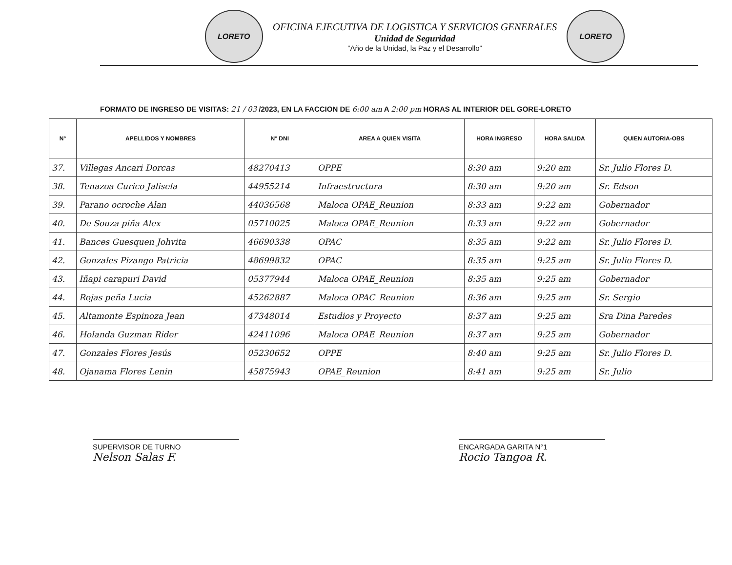LORETO
OFICINA EJECUTIVA DE LOGISTICA Y SERVICIOS GENERALES
Unidad de Seguridad
“Año de la Unidad, la Paz y el Desarrollo”
LORETO
FORMATO DE INGRESO DE VISITAS: 21 / 03 /2023, EN LA FACCION DE 6:00 am A 2:00 pm HORAS AL INTERIOR DEL GORE-LORETO
| N° | APELLIDOS Y NOMBRES | N° DNI | AREA A QUIEN VISITA | HORA INGRESO | HORA SALIDA | QUIEN AUTORIA-OBS |
| --- | --- | --- | --- | --- | --- | --- |
| 37. | Villegas Ancari Dorcas | 48270413 | OPPE | 8:30 am | 9:20 am | Sr. Julio Flores D. |
| 38. | Tenazoa Curico Jalisela | 44955214 | Infraestructura | 8:30 am | 9:20 am | Sr. Edson |
| 39. | Parano ocroche Alan | 44036568 | Maloca OPAE_Reunion | 8:33 am | 9:22 am | Gobernador |
| 40. | De Souza piña Alex | 05710025 | Maloca OPAE_Reunion | 8:33 am | 9:22 am | Gobernador |
| 41. | Bances Guesquen Johvita | 46690338 | OPAC | 8:35 am | 9:22 am | Sr. Julio Flores D. |
| 42. | Gonzales Pizango Patricia | 48699832 | OPAC | 8:35 am | 9:25 am | Sr. Julio Flores D. |
| 43. | Iñapi carapuri David | 05377944 | Maloca OPAE_Reunion | 8:35 am | 9:25 am | Gobernador |
| 44. | Rojas peña Lucia | 45262887 | Maloca OPAC_Reunion | 8:36 am | 9:25 am | Sr. Sergio |
| 45. | Altamonte Espinoza Jean | 47348014 | Estudios y Proyecto | 8:37 am | 9:25 am | Sra Dina Paredes |
| 46. | Holanda Guzman Rider | 42411096 | Maloca OPAE_Reunion | 8:37 am | 9:25 am | Gobernador |
| 47. | Gonzales Flores Jesús | 05230652 | OPPE | 8:40 am | 9:25 am | Sr. Julio Flores D. |
| 48. | Ojanama Flores Lenin | 45875943 | OPAE_Reunion | 8:41 am | 9:25 am | Sr. Julio |
SUPERVISOR DE TURNO
Nelson Salas F.
ENCARGADA GARITA N°1
Rocio Tangoa R.